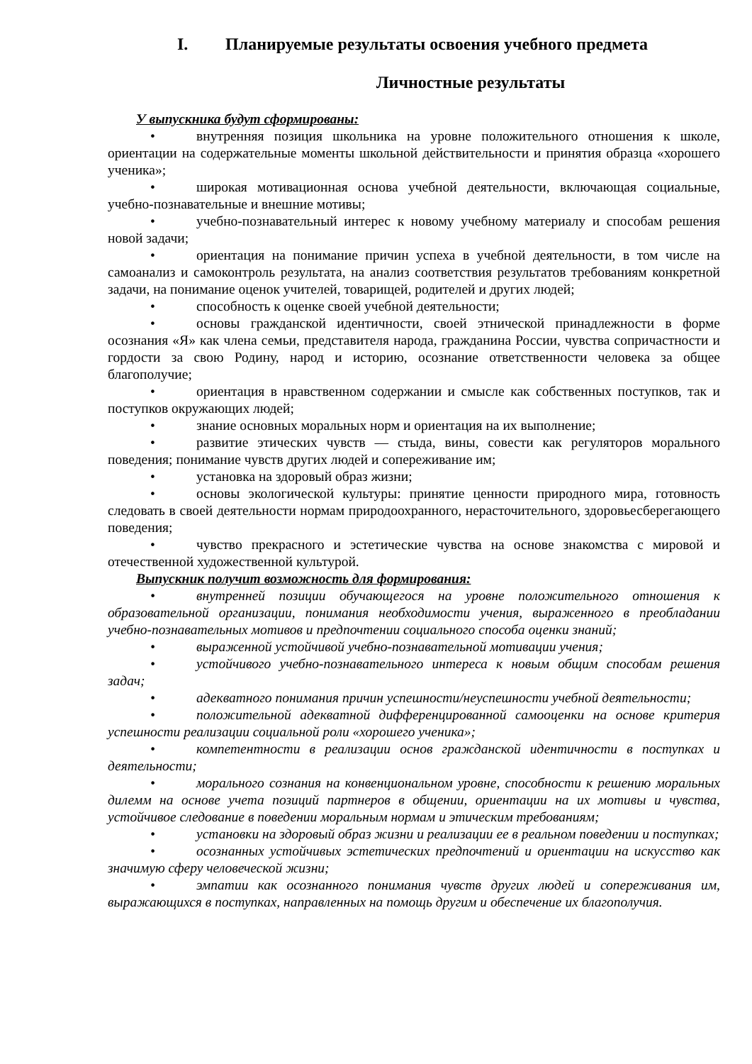I. Планируемые результаты освоения учебного предмета
Личностные результаты
У выпускника будут сформированы:
• внутренняя позиция школьника на уровне положительного отношения к школе, ориентации на содержательные моменты школьной действительности и принятия образца «хорошего ученика»;
• широкая мотивационная основа учебной деятельности, включающая социальные, учебно-познавательные и внешние мотивы;
• учебно-познавательный интерес к новому учебному материалу и способам решения новой задачи;
• ориентация на понимание причин успеха в учебной деятельности, в том числе на самоанализ и самоконтроль результата, на анализ соответствия результатов требованиям конкретной задачи, на понимание оценок учителей, товарищей, родителей и других людей;
• способность к оценке своей учебной деятельности;
• основы гражданской идентичности, своей этнической принадлежности в форме осознания «Я» как члена семьи, представителя народа, гражданина России, чувства сопричастности и гордости за свою Родину, народ и историю, осознание ответственности человека за общее благополучие;
• ориентация в нравственном содержании и смысле как собственных поступков, так и поступков окружающих людей;
• знание основных моральных норм и ориентация на их выполнение;
• развитие этических чувств — стыда, вины, совести как регуляторов морального поведения; понимание чувств других людей и сопереживание им;
• установка на здоровый образ жизни;
• основы экологической культуры: принятие ценности природного мира, готовность следовать в своей деятельности нормам природоохранного, нерасточительного, здоровьесберегающего поведения;
• чувство прекрасного и эстетические чувства на основе знакомства с мировой и отечественной художественной культурой.
Выпускник получит возможность для формирования:
• внутренней позиции обучающегося на уровне положительного отношения к образовательной организации, понимания необходимости учения, выраженного в преобладании учебно-познавательных мотивов и предпочтении социального способа оценки знаний;
• выраженной устойчивой учебно-познавательной мотивации учения;
• устойчивого учебно-познавательного интереса к новым общим способам решения задач;
• адекватного понимания причин успешности/неуспешности учебной деятельности;
• положительной адекватной дифференцированной самооценки на основе критерия успешности реализации социальной роли «хорошего ученика»;
• компетентности в реализации основ гражданской идентичности в поступках и деятельности;
• морального сознания на конвенциональном уровне, способности к решению моральных дилемм на основе учета позиций партнеров в общении, ориентации на их мотивы и чувства, устойчивое следование в поведении моральным нормам и этическим требованиям;
• установки на здоровый образ жизни и реализации ее в реальном поведении и поступках;
• осознанных устойчивых эстетических предпочтений и ориентации на искусство как значимую сферу человеческой жизни;
• эмпатии как осознанного понимания чувств других людей и сопереживания им, выражающихся в поступках, направленных на помощь другим и обеспечение их благополучия.